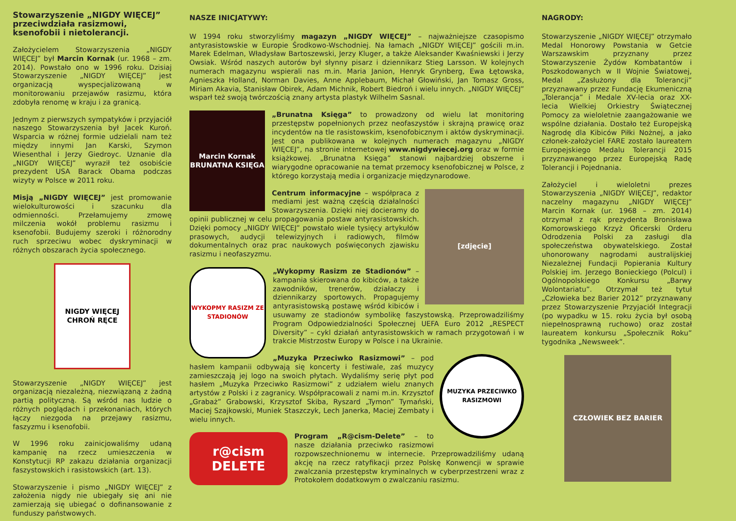Stowarzyszenie „NIGDY WIĘCEJ” przeciwdziała rasizmowi, ksenofobii i nietolerancji.
Założycielem Stowarzyszenia „NIGDY WIĘCEJ” był Marcin Kornak (ur. 1968 – zm. 2014). Powstało ono w 1996 roku. Dzisiaj Stowarzyszenie „NIGDY WIĘCEJ” jest organizacją wyspecjalizowaną w monitorowaniu przejawów rasizmu, która zdobyła renomę w kraju i za granicą.
Jednym z pierwszych sympatyków i przyjaciół naszego Stowarzyszenia był Jacek Kuroń. Wsparcia w różnej formie udzielali nam też między innymi Jan Karski, Szymon Wiesenthal i Jerzy Giedroyc. Uznanie dla „NIGDY WIĘCEJ” wyraził też osobiście prezydent USA Barack Obama podczas wizyty w Polsce w 2011 roku.
Misją „NIGDY WIĘCEJ” jest promowanie wielokulturowości i szacunku dla odmienności. Przełamujemy zmowę milczenia wokół problemu rasizmu i ksenofobii. Budujemy szeroki i różnorodny ruch sprzeciwu wobec dyskryminacji w różnych obszarach życia społecznego.
NIGDY WIĘCEJ
CHROŃ RĘCE
Stowarzyszenie „NIGDY WIĘCEJ” jest organizacją niezależną, niezwiązaną z żadną partią polityczną. Są wśród nas ludzie o różnych poglądach i przekonaniach, których łączy niezgoda na przejawy rasizmu, faszyzmu i ksenofobii.
W 1996 roku zainicjowaliśmy udaną kampanię na rzecz umieszczenia w Konstytucji RP zakazu działania organizacji faszystowskich i rasistowskich (art. 13).
Stowarzyszenie i pismo „NIGDY WIĘCEJ” z założenia nigdy nie ubiegały się ani nie zamierzają się ubiegać o dofinansowanie z funduszy państwowych.
NASZE INICJATYWY:
W 1994 roku stworzyliśmy magazyn „NIGDY WIĘCEJ” – najważniejsze czasopismo antyrasistowskie w Europie Środkowo-Wschodniej. Na łamach „NIGDY WIĘCEJ” gościli m.in. Marek Edelman, Władysław Bartoszewski, Jerzy Kluger, a także Aleksander Kwaśniewski i Jerzy Owsiak. Wśród naszych autorów był słynny pisarz i dziennikarz Stieg Larsson. W kolejnych numerach magazynu wspierali nas m.in. Maria Janion, Henryk Grynberg, Ewa Łętowska, Agnieszka Holland, Norman Davies, Anne Applebaum, Michał Głowiński, Jan Tomasz Gross, Miriam Akavia, Stanisław Obirek, Adam Michnik, Robert Biedroń i wielu innych. „NIGDY WIĘCEJ” wsparł też swoją twórczością znany artysta plastyk Wilhelm Sasnal.
Marcin Kornak
BRUNATNA KSIĘGA
„Brunatna Księga” to prowadzony od wielu lat monitoring przestępstw popełnionych przez neofaszystów i skrajną prawicę oraz incydentów na tle rasistowskim, ksenofobicznym i aktów dyskryminacji. Jest ona publikowana w kolejnych numerach magazynu „NIGDY WIĘCEJ”, na stronie internetowej www.nigdywiecej.org oraz w formie książkowej. „Brunatna Księga” stanowi najbardziej obszerne i wiarygodne opracowanie na temat przemocy ksenofobicznej w Polsce, z którego korzystają media i organizacje międzynarodowe.
[zdjęcie]
Centrum informacyjne – współpraca z mediami jest ważną częścią działalności Stowarzyszenia. Dzięki niej docieramy do opinii publicznej w celu propagowania postaw antyrasistowskich. Dzięki pomocy „NIGDY WIĘCEJ” powstało wiele tysięcy artykułów prasowych, audycji telewizyjnych i radiowych, filmów dokumentalnych oraz prac naukowych poświęconych zjawisku rasizmu i neofaszyzmu.
WYKOPMY RASIZM ZE STADIONÓW
„Wykopmy Rasizm ze Stadionów” – kampania skierowana do kibiców, a także zawodników, trenerów, działaczy i dziennikarzy sportowych. Propagujemy antyrasistowską postawę wśród kibiców i usuwamy ze stadionów symbolikę faszystowską. Przeprowadziliśmy Program Odpowiedzialności Społecznej UEFA Euro 2012 „RESPECT Diversity” – cykl działań antyrasistowskich w ramach przygotowań i w trakcie Mistrzostw Europy w Polsce i na Ukrainie.
MUZYKA PRZECIWKO RASIZMOWI
„Muzyka Przeciwko Rasizmowi” – pod hasłem kampanii odbywają się koncerty i festiwale, zaś muzycy zamieszczają jej logo na swoich płytach. Wydaliśmy serię płyt pod hasłem „Muzyka Przeciwko Rasizmowi” z udziałem wielu znanych artystów z Polski i z zagranicy. Współpracowali z nami m.in. Krzysztof „Grabaż” Grabowski, Krzysztof Skiba, Ryszard „Tymon” Tymański, Maciej Szajkowski, Muniek Staszczyk, Lech Janerka, Maciej Zembaty i wielu innych.
r@cism
DELETE
Program „R@cism-Delete” – to nasze działania przeciwko rasizmowi rozpowszechnionemu w internecie. Przeprowadziliśmy udaną akcję na rzecz ratyfikacji przez Polskę Konwencji w sprawie zwalczania przestępstw kryminalnych w cyberprzestrzeni wraz z Protokołem dodatkowym o zwalczaniu rasizmu.
NAGRODY:
Stowarzyszenie „NIGDY WIĘCEJ” otrzymało Medal Honorowy Powstania w Getcie Warszawskim przyznany przez Stowarzyszenie Żydów Kombatantów i Poszkodowanych w II Wojnie Światowej, Medal „Zasłużony dla Tolerancji” przyznawany przez Fundację Ekumeniczną „Tolerancja” i Medale XV-lecia oraz XX-lecia Wielkiej Orkiestry Świątecznej Pomocy za wieloletnie zaangażowanie we wspólne działania. Dostało też Europejską Nagrodę dla Kibiców Piłki Nożnej, a jako członek-założyciel FARE zostało laureatem Europejskiego Medalu Tolerancji 2015 przyznawanego przez Europejską Radę Tolerancji i Pojednania.
Założyciel i wieloletni prezes Stowarzyszenia „NIGDY WIĘCEJ”, redaktor naczelny magazynu „NIGDY WIĘCEJ” Marcin Kornak (ur. 1968 – zm. 2014) otrzymał z rąk prezydenta Bronisława Komorowskiego Krzyż Oficerski Orderu Odrodzenia Polski za zasługi dla społeczeństwa obywatelskiego. Został uhonorowany nagrodami australijskiej Niezależnej Fundacji Popierania Kultury Polskiej im. Jerzego Bonieckiego (Polcul) i Ogólnopolskiego Konkursu „Barwy Wolontariatu”. Otrzymał też tytuł „Człowieka bez Barier 2012” przyznawany przez Stowarzyszenie Przyjaciół Integracji (po wypadku w 15. roku życia był osobą niepełnosprawną ruchowo) oraz został laureatem konkursu „Społecznik Roku” tygodnika „Newsweek”.
CZŁOWIEK BEZ BARIER